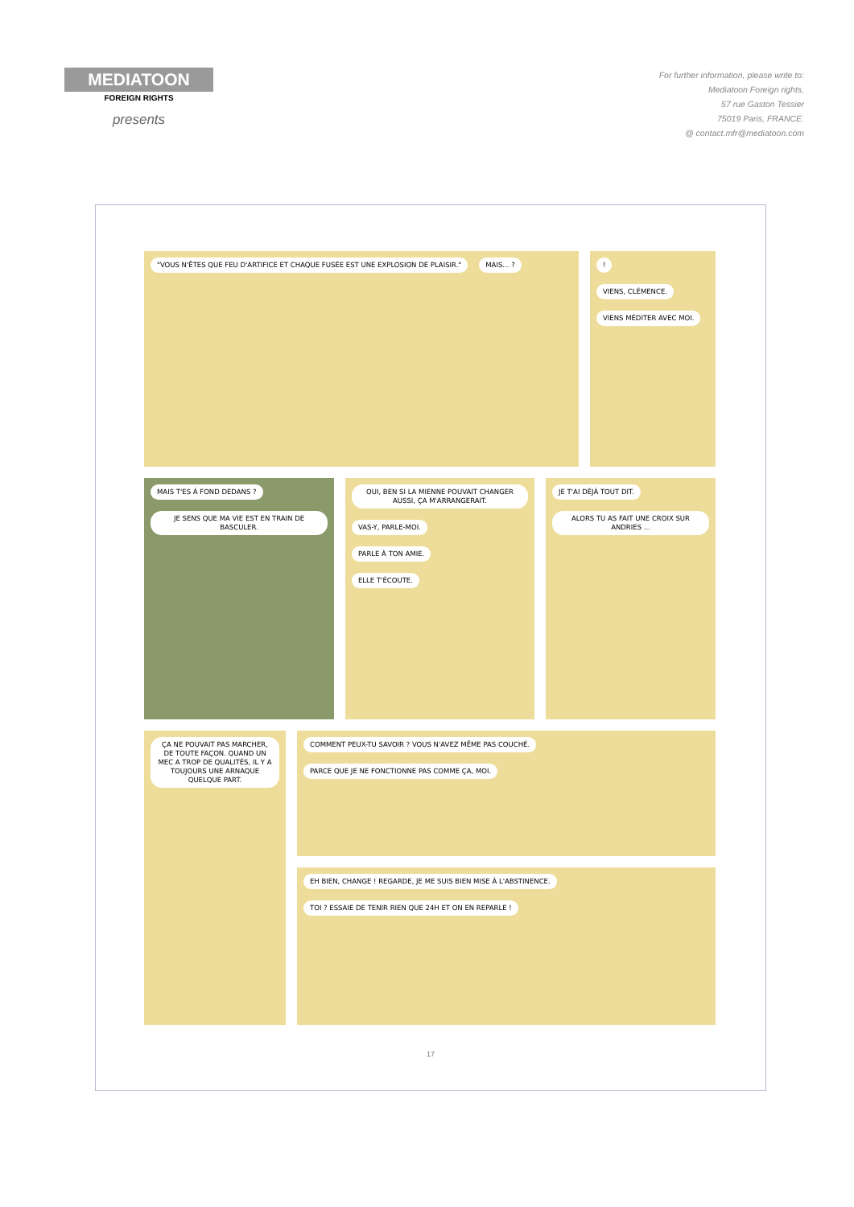MEDIATOON
FOREIGN RIGHTS
presents
For further information, please write to:
Mediatoon Foreign rights,
57 rue Gaston Tessier
75019 Paris, FRANCE.
@ contact.mfr@mediatoon.com
"VOUS N'ÊTES QUE FEU D'ARTIFICE ET CHAQUE FUSÉE EST UNE EXPLOSION DE PLAISIR."
MAIS... ?
!
VIENS, CLÉMENCE.
VIENS MÉDITER AVEC MOI.
MAIS T'ES À FOND DEDANS ?
JE SENS QUE MA VIE EST EN TRAIN DE BASCULER.
OUI, BEN SI LA MIENNE POUVAIT CHANGER AUSSI, ÇA M'ARRANGERAIT.
VAS-Y, PARLE-MOI.
PARLE À TON AMIE.
ELLE T'ÉCOUTE.
JE T'AI DÉJÀ TOUT DIT.
ALORS TU AS FAIT UNE CROIX SUR ANDRIES ...
ÇA NE POUVAIT PAS MARCHER, DE TOUTE FAÇON. QUAND UN MEC A TROP DE QUALITÉS, IL Y A TOUJOURS UNE ARNAQUE QUELQUE PART.
COMMENT PEUX-TU SAVOIR ? VOUS N'AVEZ MÊME PAS COUCHÉ.
PARCE QUE JE NE FONCTIONNE PAS COMME ÇA, MOI.
EH BIEN, CHANGE ! REGARDE, JE ME SUIS BIEN MISE À L'ABSTINENCE.
TOI ? ESSAIE DE TENIR RIEN QUE 24H ET ON EN REPARLE !
17